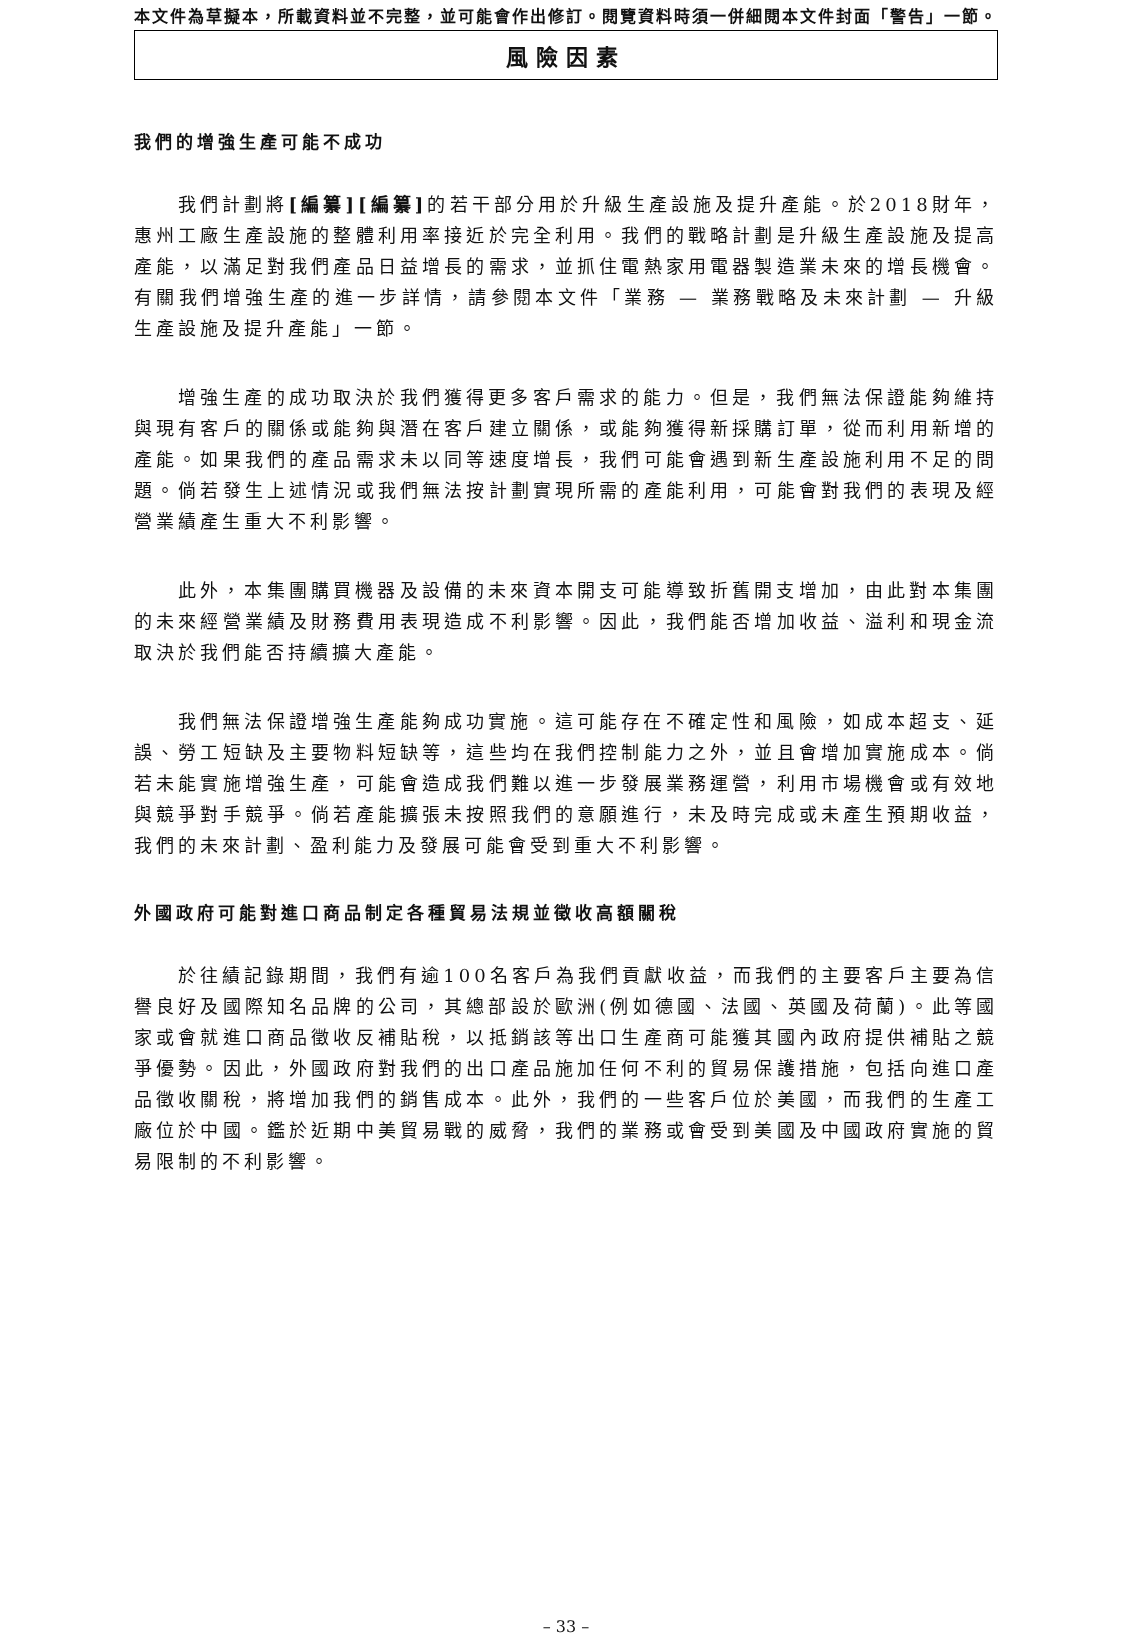本文件為草擬本，所載資料並不完整，並可能會作出修訂。閱覽資料時須一併細閱本文件封面「警告」一節。
風險因素
我們的增強生產可能不成功
我們計劃將[編纂][編纂] 的若干部分用於升級生產設施及提升產能。於2018財年，惠州工廠生產設施的整體利用率接近於完全利用。我們的戰略計劃是升級生產設施及提高產能，以滿足對我們產品日益增長的需求，並抓住電熱家用電器製造業未來的增長機會。有關我們增強生產的進一步詳情，請參閱本文件「業務 — 業務戰略及未來計劃 — 升級生產設施及提升產能」一節。
增強生產的成功取決於我們獲得更多客戶需求的能力。但是，我們無法保證能夠維持與現有客戶的關係或能夠與潛在客戶建立關係，或能夠獲得新採購訂單，從而利用新增的產能。如果我們的產品需求未以同等速度增長，我們可能會遇到新生產設施利用不足的問題。倘若發生上述情況或我們無法按計劃實現所需的產能利用，可能會對我們的表現及經營業績產生重大不利影響。
此外，本集團購買機器及設備的未來資本開支可能導致折舊開支增加，由此對本集團的未來經營業績及財務費用表現造成不利影響。因此，我們能否增加收益、溢利和現金流取決於我們能否持續擴大產能。
我們無法保證增強生產能夠成功實施。這可能存在不確定性和風險，如成本超支、延誤、勞工短缺及主要物料短缺等，這些均在我們控制能力之外，並且會增加實施成本。倘若未能實施增強生產，可能會造成我們難以進一步發展業務運營，利用市場機會或有效地與競爭對手競爭。倘若產能擴張未按照我們的意願進行，未及時完成或未產生預期收益，我們的未來計劃、盈利能力及發展可能會受到重大不利影響。
外國政府可能對進口商品制定各種貿易法規並徵收高額關稅
於往績記錄期間，我們有逾100名客戶為我們貢獻收益，而我們的主要客戶主要為信譽良好及國際知名品牌的公司，其總部設於歐洲(例如德國、法國、英國及荷蘭)。此等國家或會就進口商品徵收反補貼稅，以抵銷該等出口生產商可能獲其國內政府提供補貼之競爭優勢。因此，外國政府對我們的出口產品施加任何不利的貿易保護措施，包括向進口產品徵收關稅，將增加我們的銷售成本。此外，我們的一些客戶位於美國，而我們的生產工廠位於中國。鑑於近期中美貿易戰的威脅，我們的業務或會受到美國及中國政府實施的貿易限制的不利影響。
– 33 –